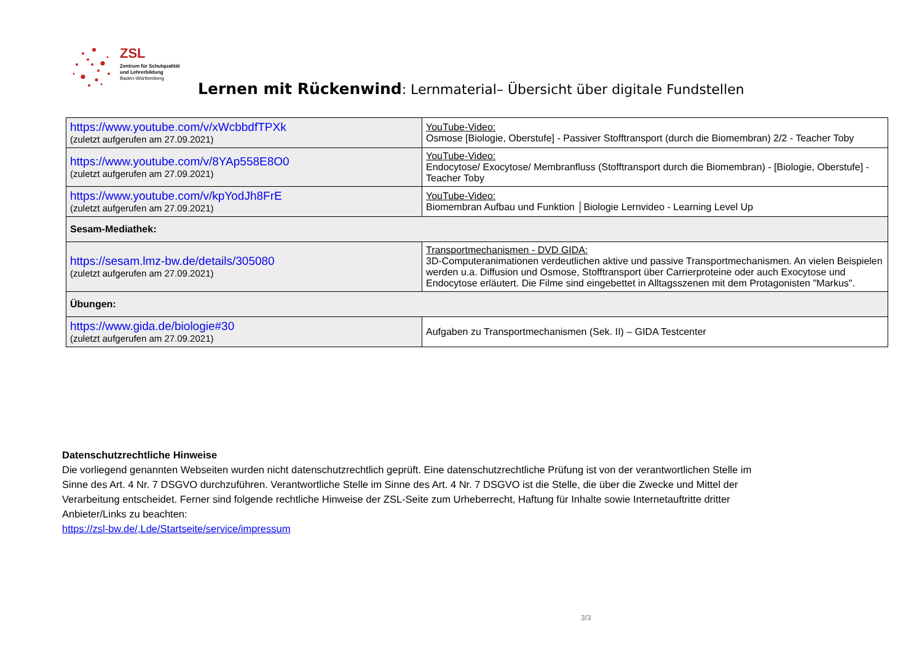ZSL
Zentrum für Schulqualität
und Lehrerbildung
Baden-Württemberg
Lernen mit Rückenwind: Lernmaterial– Übersicht über digitale Fundstellen
| https://www.youtube.com/v/xWcbbdfTPXk (zuletzt aufgerufen am 27.09.2021) | YouTube-Video: Osmose [Biologie, Oberstufe] - Passiver Stofftransport (durch die Biomembran) 2/2 - Teacher Toby |
| https://www.youtube.com/v/8YAp558E8O0 (zuletzt aufgerufen am 27.09.2021) | YouTube-Video: Endocytose/ Exocytose/ Membranfluss (Stofftransport durch die Biomembran) - [Biologie, Oberstufe] - Teacher Toby |
| https://www.youtube.com/v/kpYodJh8FrE (zuletzt aufgerufen am 27.09.2021) | YouTube-Video: Biomembran Aufbau und Funktion │Biologie Lernvideo - Learning Level Up |
| Sesam-Mediathek: | |
| https://sesam.lmz-bw.de/details/305080 (zuletzt aufgerufen am 27.09.2021) | Transportmechanismen - DVD GIDA: 3D-Computeranimationen verdeutlichen aktive und passive Transportmechanismen. An vielen Beispielen werden u.a. Diffusion und Osmose, Stofftransport über Carrierproteine oder auch Exocytose und Endocytose erläutert. Die Filme sind eingebettet in Alltagsszenen mit dem Protagonisten "Markus". |
| Übungen: | |
| https://www.gida.de/biologie#30 (zuletzt aufgerufen am 27.09.2021) | Aufgaben zu Transportmechanismen (Sek. II) – GIDA Testcenter |
Datenschutzrechtliche Hinweise
Die vorliegend genannten Webseiten wurden nicht datenschutzrechtlich geprüft. Eine datenschutzrechtliche Prüfung ist von der verantwortlichen Stelle im Sinne des Art. 4 Nr. 7 DSGVO durchzuführen. Verantwortliche Stelle im Sinne des Art. 4 Nr. 7 DSGVO ist die Stelle, die über die Zwecke und Mittel der Verarbeitung entscheidet. Ferner sind folgende rechtliche Hinweise der ZSL-Seite zum Urheberrecht, Haftung für Inhalte sowie Internetauftritte dritter Anbieter/Links zu beachten:
https://zsl-bw.de/,Lde/Startseite/service/impressum
3/3